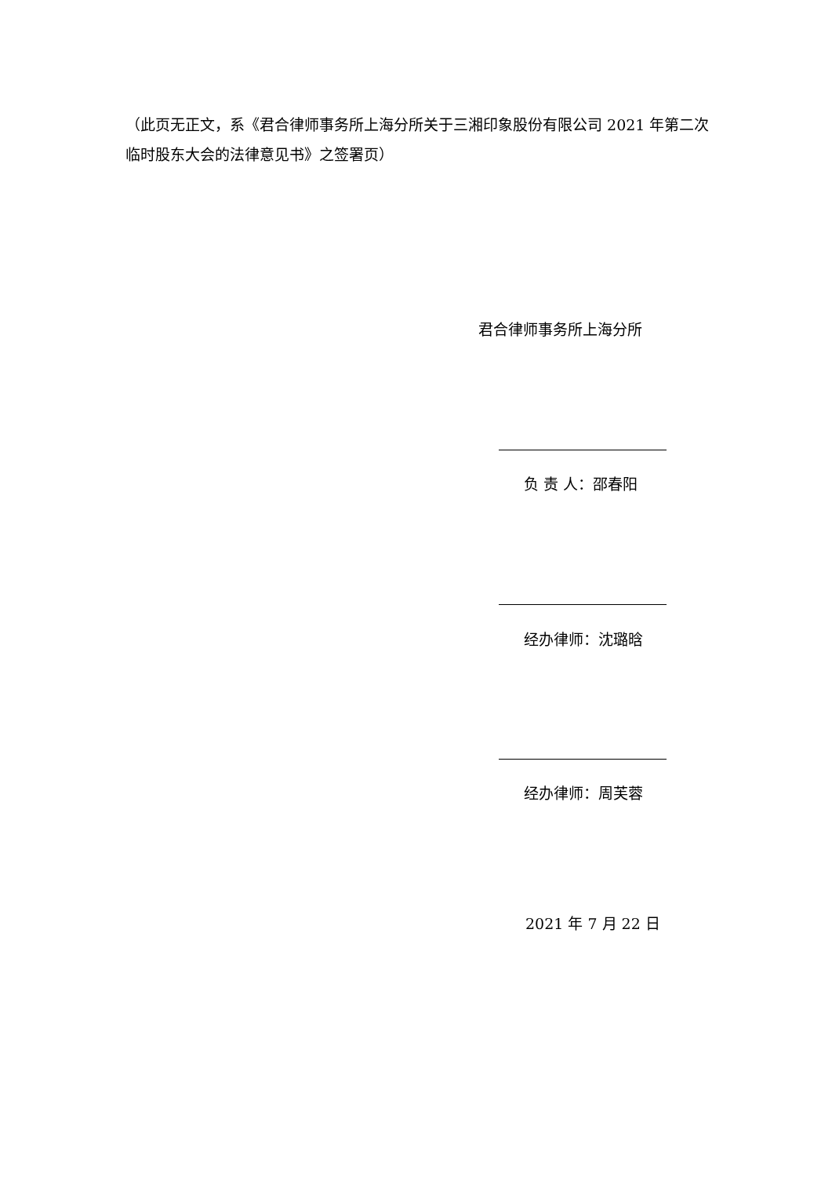（此页无正文，系《君合律师事务所上海分所关于三湘印象股份有限公司 2021 年第二次临时股东大会的法律意见书》之签署页）
君合律师事务所上海分所
负 责 人：邵春阳
经办律师：沈璐晗
经办律师：周芙蓉
2021 年 7 月 22 日